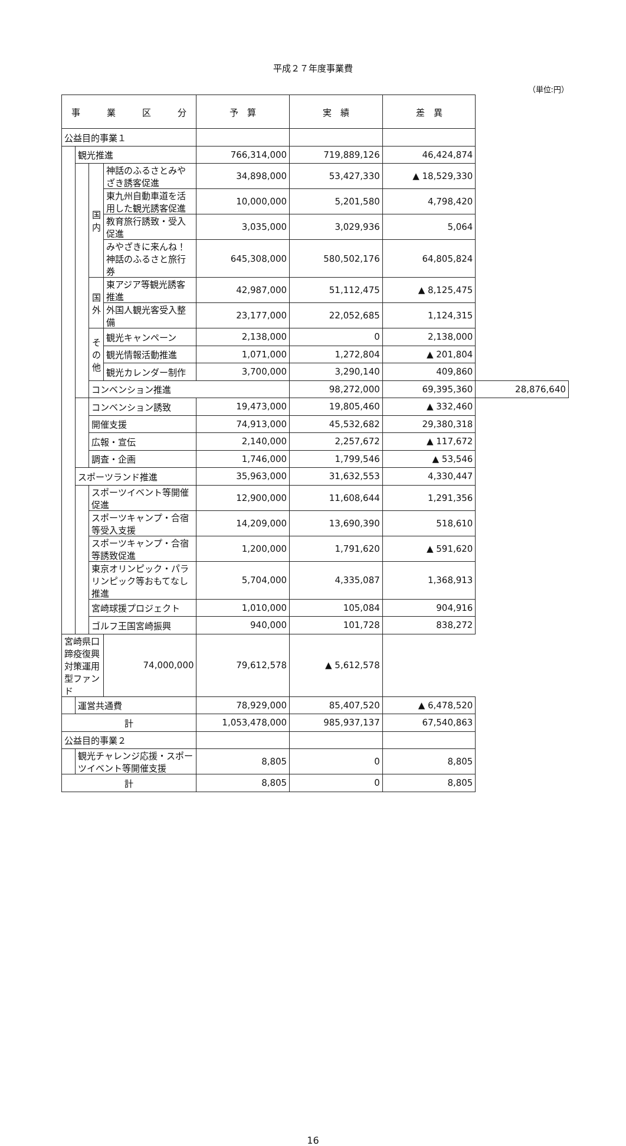平成２７年度事業費
（単位:円）
| 事 業 区 分 | | | | 予 算 | 実 績 | 差 異 | |
| --- | --- | --- | --- | --- | --- | --- | --- |
| 公益目的事業１ | | | | | | | |
| | 観光推進 | | | 766,314,000 | 719,889,126 | 46,424,874 | |
| | | 国内 | 神話のふるさとみやざき誘客促進 | 34,898,000 | 53,427,330 | ▲ 18,529,330 | |
| | | | 東九州自動車道を活用した観光誘客促進 | 10,000,000 | 5,201,580 | 4,798,420 | |
| | | | 教育旅行誘致・受入促進 | 3,035,000 | 3,029,936 | 5,064 | |
| | | | みやざきに来んね！神話のふるさと旅行券 | 645,308,000 | 580,502,176 | 64,805,824 | |
| | | 国外 | 東アジア等観光誘客推進 | 42,987,000 | 51,112,475 | ▲ 8,125,475 | |
| | | | 外国人観光客受入整備 | 23,177,000 | 22,052,685 | 1,124,315 | |
| | | その他 | 観光キャンペーン | 2,138,000 | 0 | 2,138,000 | |
| | | | 観光情報活動推進 | 1,071,000 | 1,272,804 | ▲ 201,804 | |
| | | | 観光カレンダー制作 | 3,700,000 | 3,290,140 | 409,860 | |
| | | コンベンション推進 | | | 98,272,000 | 69,395,360 | 28,876,640 |
| | | コンベンション誘致 | | 19,473,000 | 19,805,460 | ▲ 332,460 | |
| | | 開催支援 | | 74,913,000 | 45,532,682 | 29,380,318 | |
| | | 広報・宣伝 | | 2,140,000 | 2,257,672 | ▲ 117,672 | |
| | | 調査・企画 | | 1,746,000 | 1,799,546 | ▲ 53,546 | |
| | スポーツランド推進 | | | 35,963,000 | 31,632,553 | 4,330,447 | |
| | | スポーツイベント等開催促進 | | 12,900,000 | 11,608,644 | 1,291,356 | |
| | | スポーツキャンプ・合宿等受入支援 | | 14,209,000 | 13,690,390 | 518,610 | |
| | | スポーツキャンプ・合宿等誘致促進 | | 1,200,000 | 1,791,620 | ▲ 591,620 | |
| | | 東京オリンピック・パラリンピック等おもてなし推進 | | 5,704,000 | 4,335,087 | 1,368,913 | |
| | | 宮崎球援プロジェクト | | 1,010,000 | 105,084 | 904,916 | |
| | | ゴルフ王国宮崎振興 | | 940,000 | 101,728 | 838,272 | |
| 宮崎県口蹄疫復興対策運用型ファンド | | | 74,000,000 | 79,612,578 | ▲ 5,612,578 | | |
| | 運営共通費 | | | 78,929,000 | 85,407,520 | ▲ 6,478,520 | |
| 計 | | | | 1,053,478,000 | 985,937,137 | 67,540,863 | |
| 公益目的事業２ | | | | | | | |
| | 観光チャレンジ応援・スポーツイベント等開催支援 | | | 8,805 | 0 | 8,805 | |
| 計 | | | | 8,805 | 0 | 8,805 | |
16